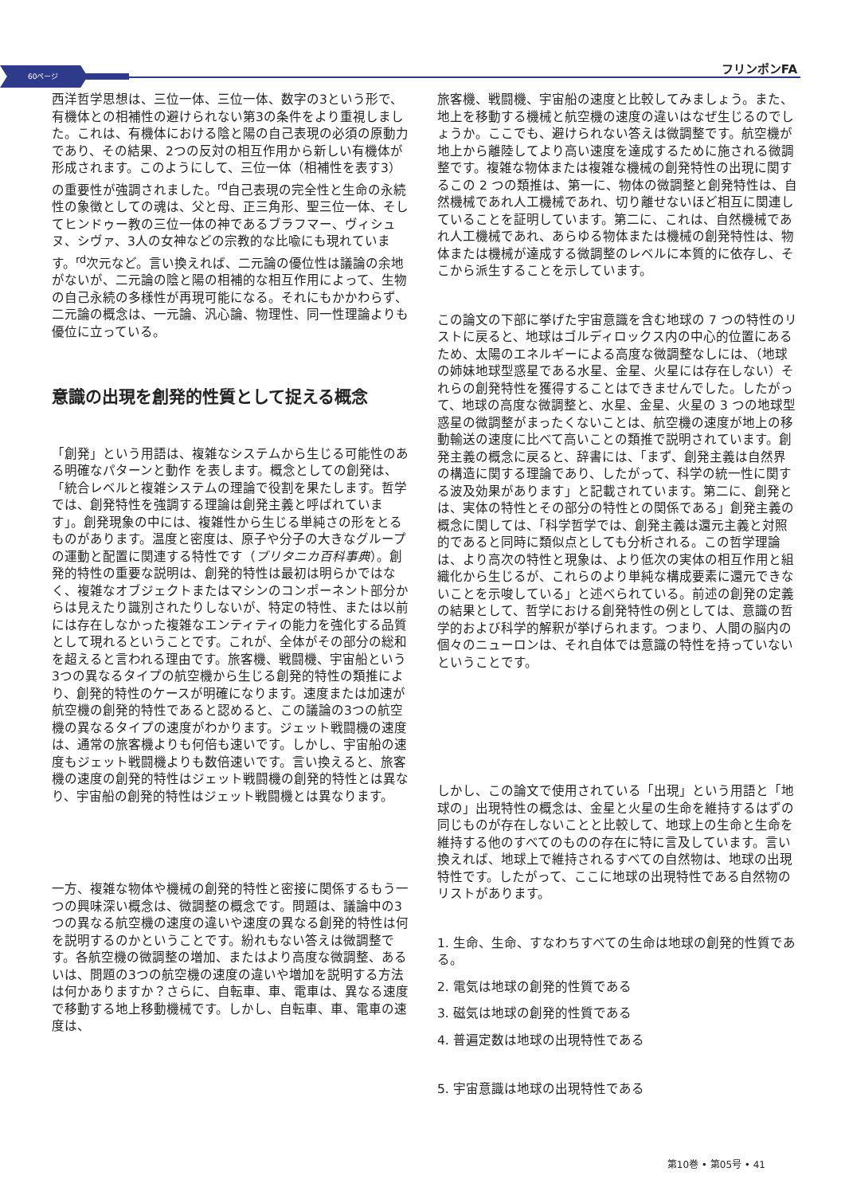60ページ フリンポンFA
西洋哲学思想は、三位一体、三位一体、数字の3という形で、有機体との相補性の避けられない第3の条件をより重視しました。これは、有機体における陰と陽の自己表現の必須の原動力であり、その結果、2つの反対の相互作用から新しい有機体が形成されます。このようにして、三位一体（相補性を表す3）の重要性が強調されました。<sup>rd</sup>自己表現の完全性と生命の永続性の象徴としての魂は、父と母、正三角形、聖三位一体、そしてヒンドゥー教の三位一体の神であるブラフマー、ヴィシュヌ、シヴァ、3人の女神などの宗教的な比喩にも現れています。<sup>rd</sup>次元など。言い換えれば、二元論の優位性は議論の余地がないが、二元論の陰と陽の相補的な相互作用によって、生物の自己永続の多様性が再現可能になる。それにもかかわらず、二元論の概念は、一元論、汎心論、物理性、同一性理論よりも優位に立っている。
意識の出現を創発的性質として捉える概念
「創発」という用語は、複雑なシステムから生じる可能性のある明確なパターンと動作 を表します。概念としての創発は、「統合レベルと複雑システムの理論で役割を果たします。哲学では、創発特性を強調する理論は創発主義と呼ばれています」。創発現象の中には、複雑性から生じる単純さの形をとるものがあります。温度と密度は、原子や分子の大きなグループの運動と配置に関連する特性です（ブリタニカ百科事典）。創発的特性の重要な説明は、創発的特性は最初は明らかではなく、複雑なオブジェクトまたはマシンのコンポーネント部分からは見えたり識別されたりしないが、特定の特性、または以前には存在しなかった複雑なエンティティの能力を強化する品質として現れるということです。これが、全体がその部分の総和を超えると言われる理由です。旅客機、戦闘機、宇宙船という3つの異なるタイプの航空機から生じる創発的特性の類推により、創発的特性のケースが明確になります。速度または加速が航空機の創発的特性であると認めると、この議論の3つの航空機の異なるタイプの速度がわかります。ジェット戦闘機の速度は、通常の旅客機よりも何倍も速いです。しかし、宇宙船の速度もジェット戦闘機よりも数倍速いです。言い換えると、旅客機の速度の創発的特性はジェット戦闘機の創発的特性とは異なり、宇宙船の創発的特性はジェット戦闘機とは異なります。
一方、複雑な物体や機械の創発的特性と密接に関係するもう一つの興味深い概念は、微調整の概念です。問題は、議論中の3つの異なる航空機の速度の違いや速度の異なる創発的特性は何を説明するのかということです。紛れもない答えは微調整です。各航空機の微調整の増加、またはより高度な微調整、あるいは、問題の3つの航空機の速度の違いや増加を説明する方法は何かありますか？さらに、自転車、車、電車は、異なる速度で移動する地上移動機械です。しかし、自転車、車、電車の速度は、
旅客機、戦闘機、宇宙船の速度と比較してみましょう。また、地上を移動する機械と航空機の速度の違いはなぜ生じるのでしょうか。ここでも、避けられない答えは微調整です。航空機が地上から離陸してより高い速度を達成するために施される微調整です。複雑な物体または複雑な機械の創発特性の出現に関するこの 2 つの類推は、第一に、物体の微調整と創発特性は、自然機械であれ人工機械であれ、切り離せないほど相互に関連していることを証明しています。第二に、これは、自然機械であれ人工機械であれ、あらゆる物体または機械の創発特性は、物体または機械が達成する微調整のレベルに本質的に依存し、そこから派生することを示しています。
この論文の下部に挙げた宇宙意識を含む地球の 7 つの特性のリストに戻ると、地球はゴルディロックス内の中心的位置にあるため、太陽のエネルギーによる高度な微調整なしには、（地球の姉妹地球型惑星である水星、金星、火星には存在しない）それらの創発特性を獲得することはできませんでした。したがって、地球の高度な微調整と、水星、金星、火星の 3 つの地球型惑星の微調整がまったくないことは、航空機の速度が地上の移動輸送の速度に比べて高いことの類推で説明されています。創発主義の概念に戻ると、辞書には、「まず、創発主義は自然界の構造に関する理論であり、したがって、科学の統一性に関する波及効果があります」と記載されています。第二に、創発とは、実体の特性とその部分の特性との関係である」創発主義の概念に関しては、「科学哲学では、創発主義は還元主義と対照的であると同時に類似点としても分析される。この哲学理論は、より高次の特性と現象は、より低次の実体の相互作用と組織化から生じるが、これらのより単純な構成要素に還元できないことを示唆している」と述べられている。前述の創発の定義の結果として、哲学における創発特性の例としては、意識の哲学的および科学的解釈が挙げられます。つまり、人間の脳内の個々のニューロンは、それ自体では意識の特性を持っていないということです。
しかし、この論文で使用されている「出現」という用語と「地球の」出現特性の概念は、金星と火星の生命を維持するはずの同じものが存在しないことと比較して、地球上の生命と生命を維持する他のすべてのものの存在に特に言及しています。言い換えれば、地球上で維持されるすべての自然物は、地球の出現特性です。したがって、ここに地球の出現特性である自然物のリストがあります。
1. 生命、生命、すなわちすべての生命は地球の創発的性質である。
2. 電気は地球の創発的性質である
3. 磁気は地球の創発的性質である
4. 普遍定数は地球の出現特性である
5. 宇宙意識は地球の出現特性である
第10巻 • 第05号 • 41